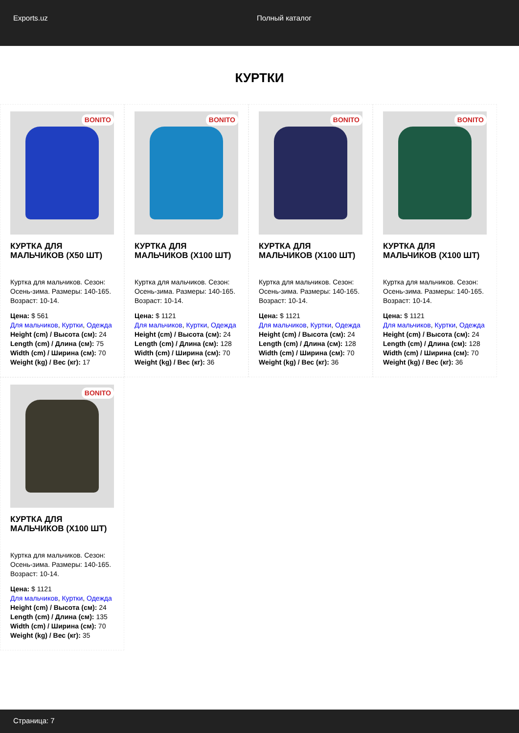Exports.uz Полный каталог
КУРТКИ
BONITO
КУРТКА ДЛЯ МАЛЬЧИКОВ (X50 ШТ)
Куртка для мальчиков. Сезон: Осень-зима. Размеры: 140-165. Возраст: 10-14.
Цена: $ 561
Для мальчиков, Куртки, Одежда
Height (cm) / Высота (см): 24
Length (cm) / Длина (см): 75
Width (cm) / Ширина (см): 70
Weight (kg) / Вес (кг): 17
BONITO
КУРТКА ДЛЯ МАЛЬЧИКОВ (X100 ШТ)
Куртка для мальчиков. Сезон: Осень-зима. Размеры: 140-165. Возраст: 10-14.
Цена: $ 1121
Для мальчиков, Куртки, Одежда
Height (cm) / Высота (см): 24
Length (cm) / Длина (см): 128
Width (cm) / Ширина (см): 70
Weight (kg) / Вес (кг): 36
BONITO
КУРТКА ДЛЯ МАЛЬЧИКОВ (X100 ШТ)
Куртка для мальчиков. Сезон: Осень-зима. Размеры: 140-165. Возраст: 10-14.
Цена: $ 1121
Для мальчиков, Куртки, Одежда
Height (cm) / Высота (см): 24
Length (cm) / Длина (см): 128
Width (cm) / Ширина (см): 70
Weight (kg) / Вес (кг): 36
BONITO
КУРТКА ДЛЯ МАЛЬЧИКОВ (X100 ШТ)
Куртка для мальчиков. Сезон: Осень-зима. Размеры: 140-165. Возраст: 10-14.
Цена: $ 1121
Для мальчиков, Куртки, Одежда
Height (cm) / Высота (см): 24
Length (cm) / Длина (см): 128
Width (cm) / Ширина (см): 70
Weight (kg) / Вес (кг): 36
BONITO
КУРТКА ДЛЯ МАЛЬЧИКОВ (X100 ШТ)
Куртка для мальчиков. Сезон: Осень-зима. Размеры: 140-165. Возраст: 10-14.
Цена: $ 1121
Для мальчиков, Куртки, Одежда
Height (cm) / Высота (см): 24
Length (cm) / Длина (см): 135
Width (cm) / Ширина (см): 70
Weight (kg) / Вес (кг): 35
Страница: 7